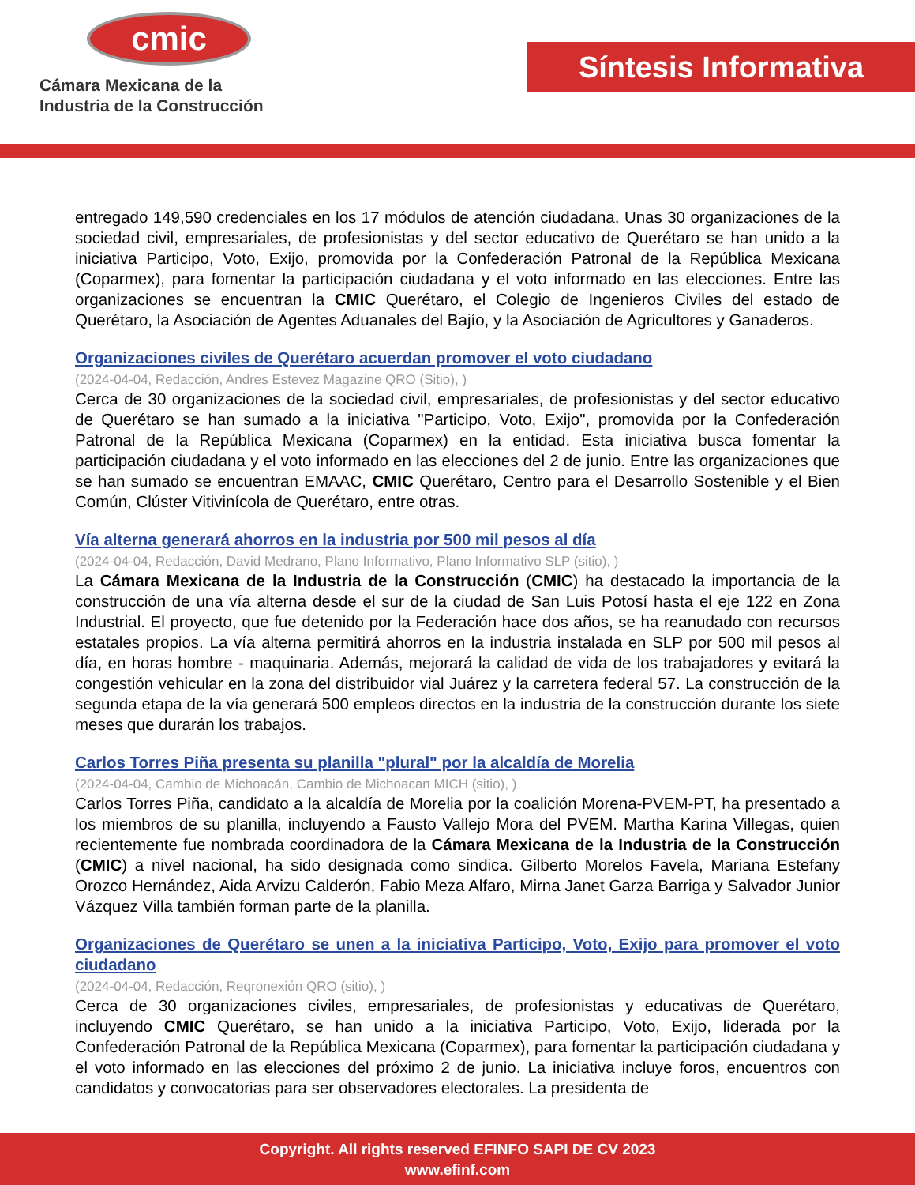cmic
Cámara Mexicana de la
Industria de la Construcción
Síntesis Informativa
entregado 149,590 credenciales en los 17 módulos de atención ciudadana. Unas 30 organizaciones de la sociedad civil, empresariales, de profesionistas y del sector educativo de Querétaro se han unido a la iniciativa Participo, Voto, Exijo, promovida por la Confederación Patronal de la República Mexicana (Coparmex), para fomentar la participación ciudadana y el voto informado en las elecciones. Entre las organizaciones se encuentran la CMIC Querétaro, el Colegio de Ingenieros Civiles del estado de Querétaro, la Asociación de Agentes Aduanales del Bajío, y la Asociación de Agricultores y Ganaderos.
Organizaciones civiles de Querétaro acuerdan promover el voto ciudadano
(2024-04-04, Redacción, Andres Estevez Magazine QRO (Sitio), )
Cerca de 30 organizaciones de la sociedad civil, empresariales, de profesionistas y del sector educativo de Querétaro se han sumado a la iniciativa "Participo, Voto, Exijo", promovida por la Confederación Patronal de la República Mexicana (Coparmex) en la entidad. Esta iniciativa busca fomentar la participación ciudadana y el voto informado en las elecciones del 2 de junio. Entre las organizaciones que se han sumado se encuentran EMAAC, CMIC Querétaro, Centro para el Desarrollo Sostenible y el Bien Común, Clúster Vitivinícola de Querétaro, entre otras.
Vía alterna generará ahorros en la industria por 500 mil pesos al día
(2024-04-04, Redacción, David Medrano, Plano Informativo, Plano Informativo SLP (sitio), )
La Cámara Mexicana de la Industria de la Construcción (CMIC) ha destacado la importancia de la construcción de una vía alterna desde el sur de la ciudad de San Luis Potosí hasta el eje 122 en Zona Industrial. El proyecto, que fue detenido por la Federación hace dos años, se ha reanudado con recursos estatales propios. La vía alterna permitirá ahorros en la industria instalada en SLP por 500 mil pesos al día, en horas hombre - maquinaria. Además, mejorará la calidad de vida de los trabajadores y evitará la congestión vehicular en la zona del distribuidor vial Juárez y la carretera federal 57. La construcción de la segunda etapa de la vía generará 500 empleos directos en la industria de la construcción durante los siete meses que durarán los trabajos.
Carlos Torres Piña presenta su planilla "plural" por la alcaldía de Morelia
(2024-04-04, Cambio de Michoacán, Cambio de Michoacan MICH (sitio), )
Carlos Torres Piña, candidato a la alcaldía de Morelia por la coalición Morena-PVEM-PT, ha presentado a los miembros de su planilla, incluyendo a Fausto Vallejo Mora del PVEM. Martha Karina Villegas, quien recientemente fue nombrada coordinadora de la Cámara Mexicana de la Industria de la Construcción (CMIC) a nivel nacional, ha sido designada como sindica. Gilberto Morelos Favela, Mariana Estefany Orozco Hernández, Aida Arvizu Calderón, Fabio Meza Alfaro, Mirna Janet Garza Barriga y Salvador Junior Vázquez Villa también forman parte de la planilla.
Organizaciones de Querétaro se unen a la iniciativa Participo, Voto, Exijo para promover el voto ciudadano
(2024-04-04, Redacción, Reqronexión QRO (sitio), )
Cerca de 30 organizaciones civiles, empresariales, de profesionistas y educativas de Querétaro, incluyendo CMIC Querétaro, se han unido a la iniciativa Participo, Voto, Exijo, liderada por la Confederación Patronal de la República Mexicana (Coparmex), para fomentar la participación ciudadana y el voto informado en las elecciones del próximo 2 de junio. La iniciativa incluye foros, encuentros con candidatos y convocatorias para ser observadores electorales. La presidenta de
Copyright. All rights reserved EFINFO SAPI DE CV 2023
www.efinf.com